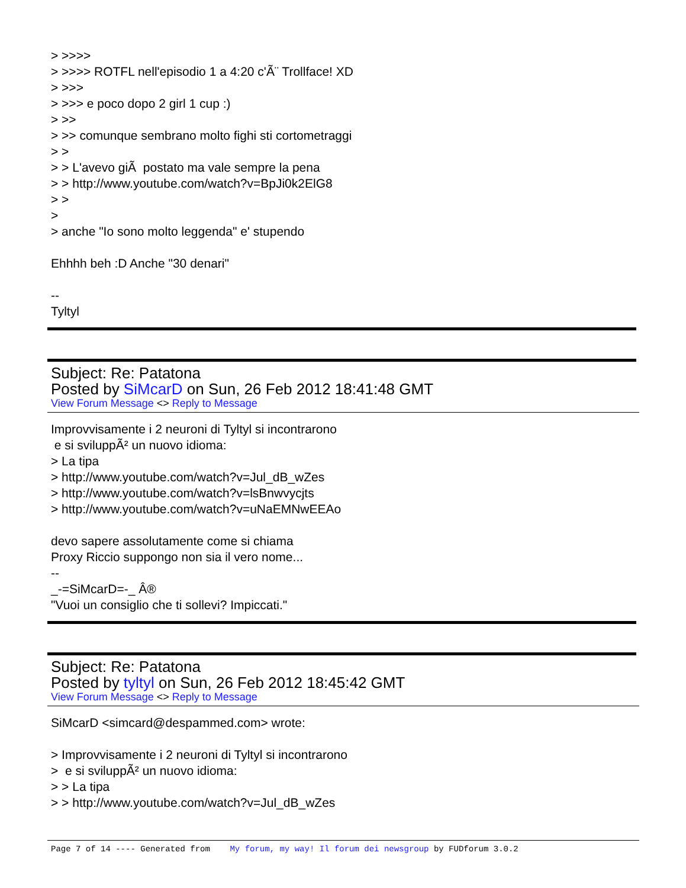> >>>>
> >>>> ROTFL nell'episodio 1 a 4:20 c'Ã¨ Trollface! XD
> >>>
> >>> e poco dopo 2 girl 1 cup :)
> >>
> >> comunque sembrano molto fighi sti cortometraggi
> >
> > L'avevo giÃ postato ma vale sempre la pena
> > http://www.youtube.com/watch?v=BpJi0k2ElG8
> >
>
> anche "Io sono molto leggenda" e' stupendo
Ehhhh beh :D Anche "30 denari"
--
Tyltyl
Subject: Re: Patatona
Posted by SiMcarD on Sun, 26 Feb 2012 18:41:48 GMT
View Forum Message <> Reply to Message
Improvvisamente i 2 neuroni di Tyltyl si incontrarono
e si sviluppÃ² un nuovo idioma:
> La tipa
> http://www.youtube.com/watch?v=Jul_dB_wZes
> http://www.youtube.com/watch?v=lsBnwvycjts
> http://www.youtube.com/watch?v=uNaEMNwEEAo
devo sapere assolutamente come si chiama
Proxy Riccio suppongo non sia il vero nome...
--
_-=SiMcarD=-_ Â®
"Vuoi un consiglio che ti sollevi? Impiccati."
Subject: Re: Patatona
Posted by tyltyl on Sun, 26 Feb 2012 18:45:42 GMT
View Forum Message <> Reply to Message
SiMcarD <simcard@despammed.com> wrote:
> Improvvisamente i 2 neuroni di Tyltyl si incontrarono
> e si sviluppÃ² un nuovo idioma:
> > La tipa
> > http://www.youtube.com/watch?v=Jul_dB_wZes
Page 7 of 14 ---- Generated from My forum, my way! Il forum dei newsgroup by FUDforum 3.0.2